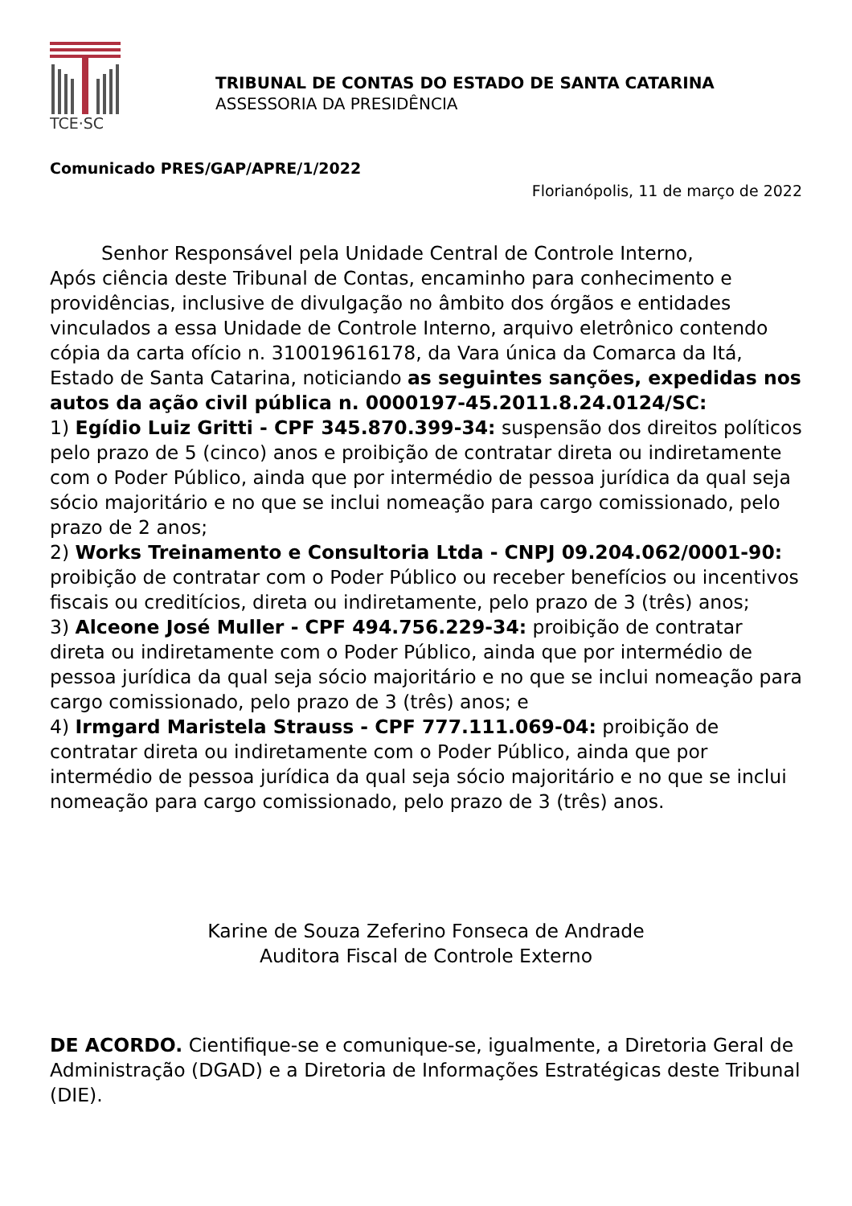TCE·SC
TRIBUNAL DE CONTAS DO ESTADO DE SANTA CATARINA
ASSESSORIA DA PRESIDÊNCIA
Comunicado PRES/GAP/APRE/1/2022
Florianópolis, 11 de março de 2022
Senhor Responsável pela Unidade Central de Controle Interno,
Após ciência deste Tribunal de Contas, encaminho para conhecimento e providências, inclusive de divulgação no âmbito dos órgãos e entidades vinculados a essa Unidade de Controle Interno, arquivo eletrônico contendo cópia da carta ofício n. 310019616178, da Vara única da Comarca da Itá, Estado de Santa Catarina, noticiando as seguintes sanções, expedidas nos autos da ação civil pública n. 0000197-45.2011.8.24.0124/SC:
1) Egídio Luiz Gritti - CPF 345.870.399-34: suspensão dos direitos políticos pelo prazo de 5 (cinco) anos e proibição de contratar direta ou indiretamente com o Poder Público, ainda que por intermédio de pessoa jurídica da qual seja sócio majoritário e no que se inclui nomeação para cargo comissionado, pelo prazo de 2 anos;
2) Works Treinamento e Consultoria Ltda - CNPJ 09.204.062/0001-90: proibição de contratar com o Poder Público ou receber benefícios ou incentivos fiscais ou creditícios, direta ou indiretamente, pelo prazo de 3 (três) anos;
3) Alceone José Muller - CPF 494.756.229-34: proibição de contratar direta ou indiretamente com o Poder Público, ainda que por intermédio de pessoa jurídica da qual seja sócio majoritário e no que se inclui nomeação para cargo comissionado, pelo prazo de 3 (três) anos; e
4) Irmgard Maristela Strauss - CPF 777.111.069-04: proibição de contratar direta ou indiretamente com o Poder Público, ainda que por intermédio de pessoa jurídica da qual seja sócio majoritário e no que se inclui nomeação para cargo comissionado, pelo prazo de 3 (três) anos.
Karine de Souza Zeferino Fonseca de Andrade
Auditora Fiscal de Controle Externo
DE ACORDO. Cientifique-se e comunique-se, igualmente, a Diretoria Geral de Administração (DGAD) e a Diretoria de Informações Estratégicas deste Tribunal (DIE).